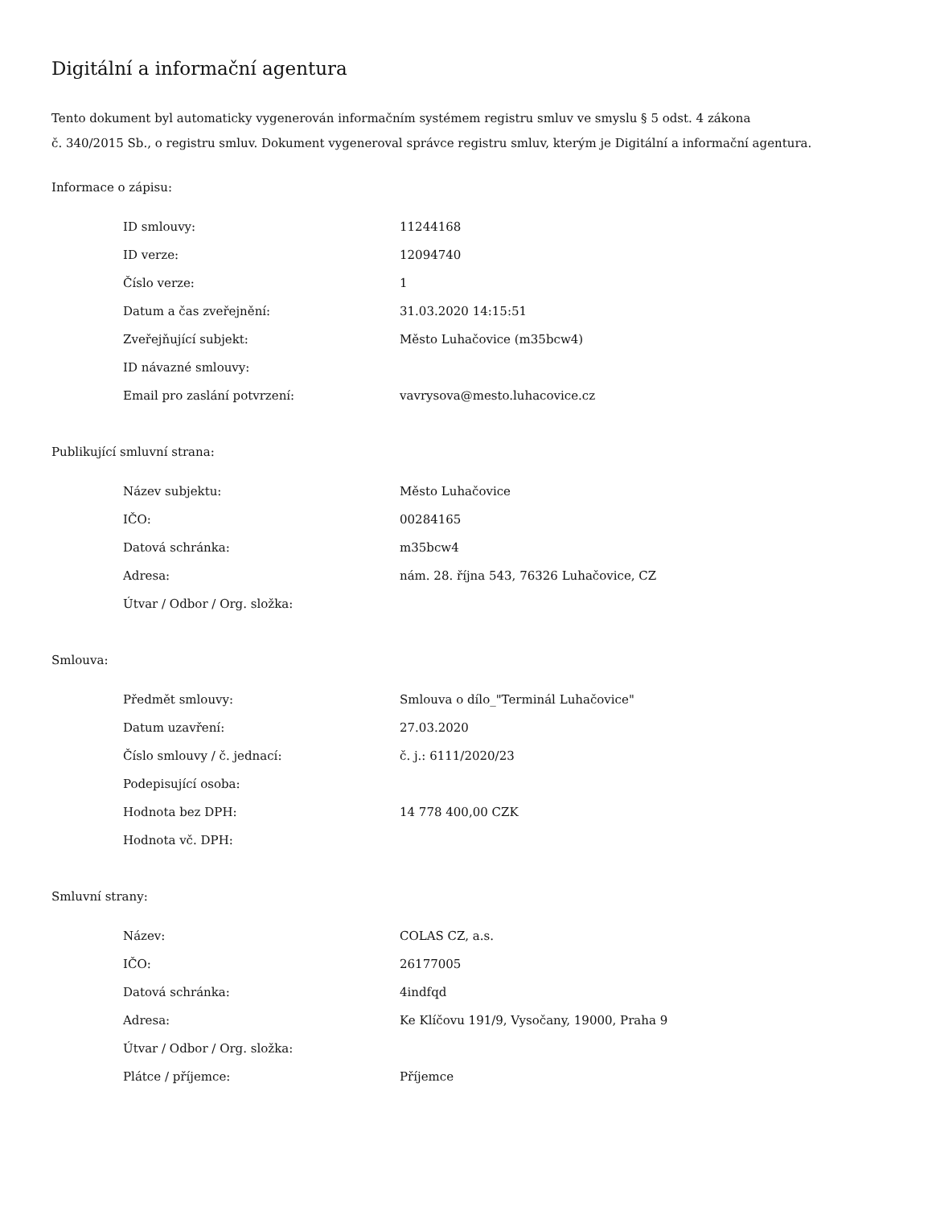Digitální a informační agentura
Tento dokument byl automaticky vygenerován informačním systémem registru smluv ve smyslu § 5 odst. 4 zákona
č. 340/2015 Sb., o registru smluv. Dokument vygeneroval správce registru smluv, kterým je Digitální a informační agentura.
Informace o zápisu:
| ID smlouvy: | 11244168 |
| ID verze: | 12094740 |
| Číslo verze: | 1 |
| Datum a čas zveřejnění: | 31.03.2020 14:15:51 |
| Zveřejňující subjekt: | Město Luhačovice (m35bcw4) |
| ID návazné smlouvy: | |
| Email pro zaslání potvrzení: | vavrysova@mesto.luhacovice.cz |
Publikující smluvní strana:
| Název subjektu: | Město Luhačovice |
| IČO: | 00284165 |
| Datová schránka: | m35bcw4 |
| Adresa: | nám. 28. října 543, 76326 Luhačovice, CZ |
| Útvar / Odbor / Org. složka: | |
Smlouva:
| Předmět smlouvy: | Smlouva o dílo_"Terminál Luhačovice" |
| Datum uzavření: | 27.03.2020 |
| Číslo smlouvy / č. jednací: | č. j.: 6111/2020/23 |
| Podepisující osoba: | |
| Hodnota bez DPH: | 14 778 400,00 CZK |
| Hodnota vč. DPH: | |
Smluvní strany:
| Název: | COLAS CZ, a.s. |
| IČO: | 26177005 |
| Datová schránka: | 4indfqd |
| Adresa: | Ke Klíčovu 191/9, Vysočany, 19000, Praha 9 |
| Útvar / Odbor / Org. složka: | |
| Plátce / příjemce: | Příjemce |